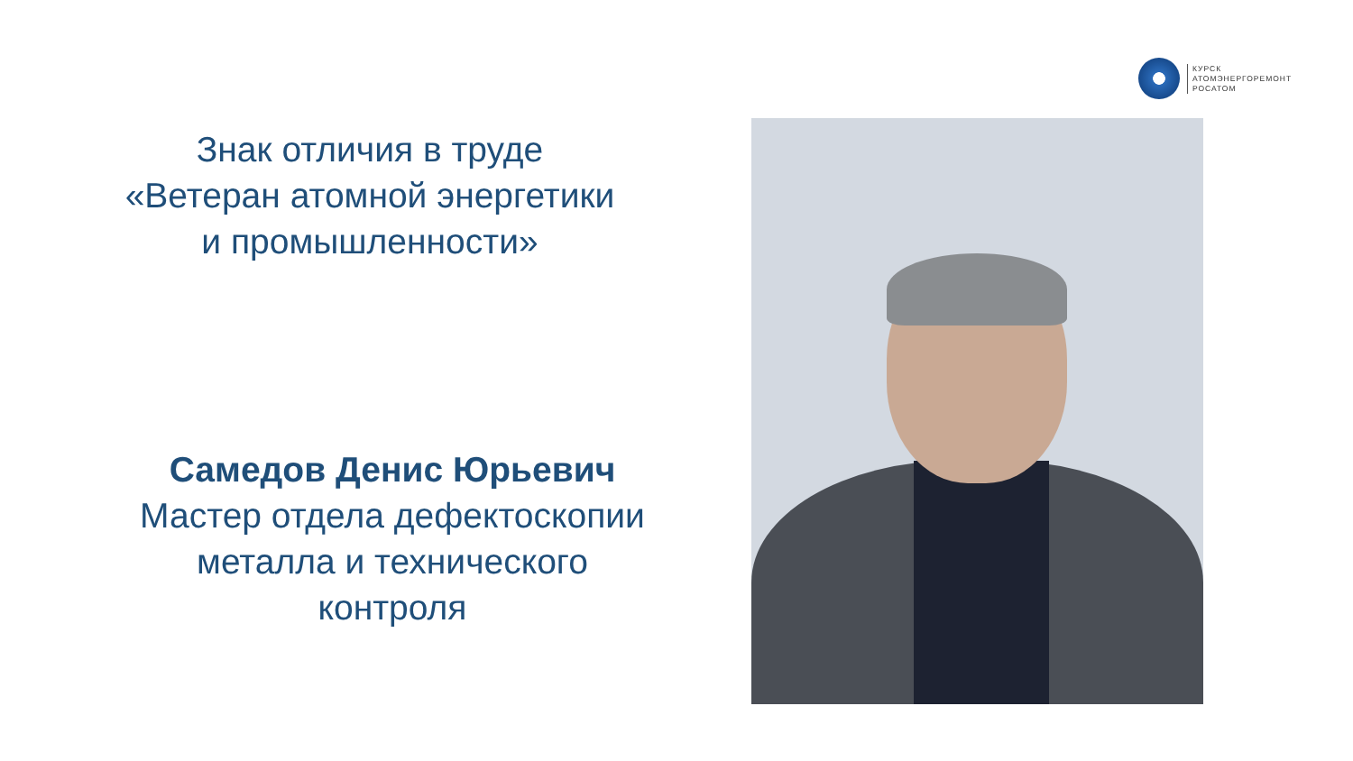КУРСК
АТОМЭНЕРГОРЕМОНТ
РОСАТОМ
Знак отличия в труде
«Ветеран атомной энергетики
и промышленности»
Самедов Денис Юрьевич
Мастер отдела дефектоскопии
металла и технического
контроля